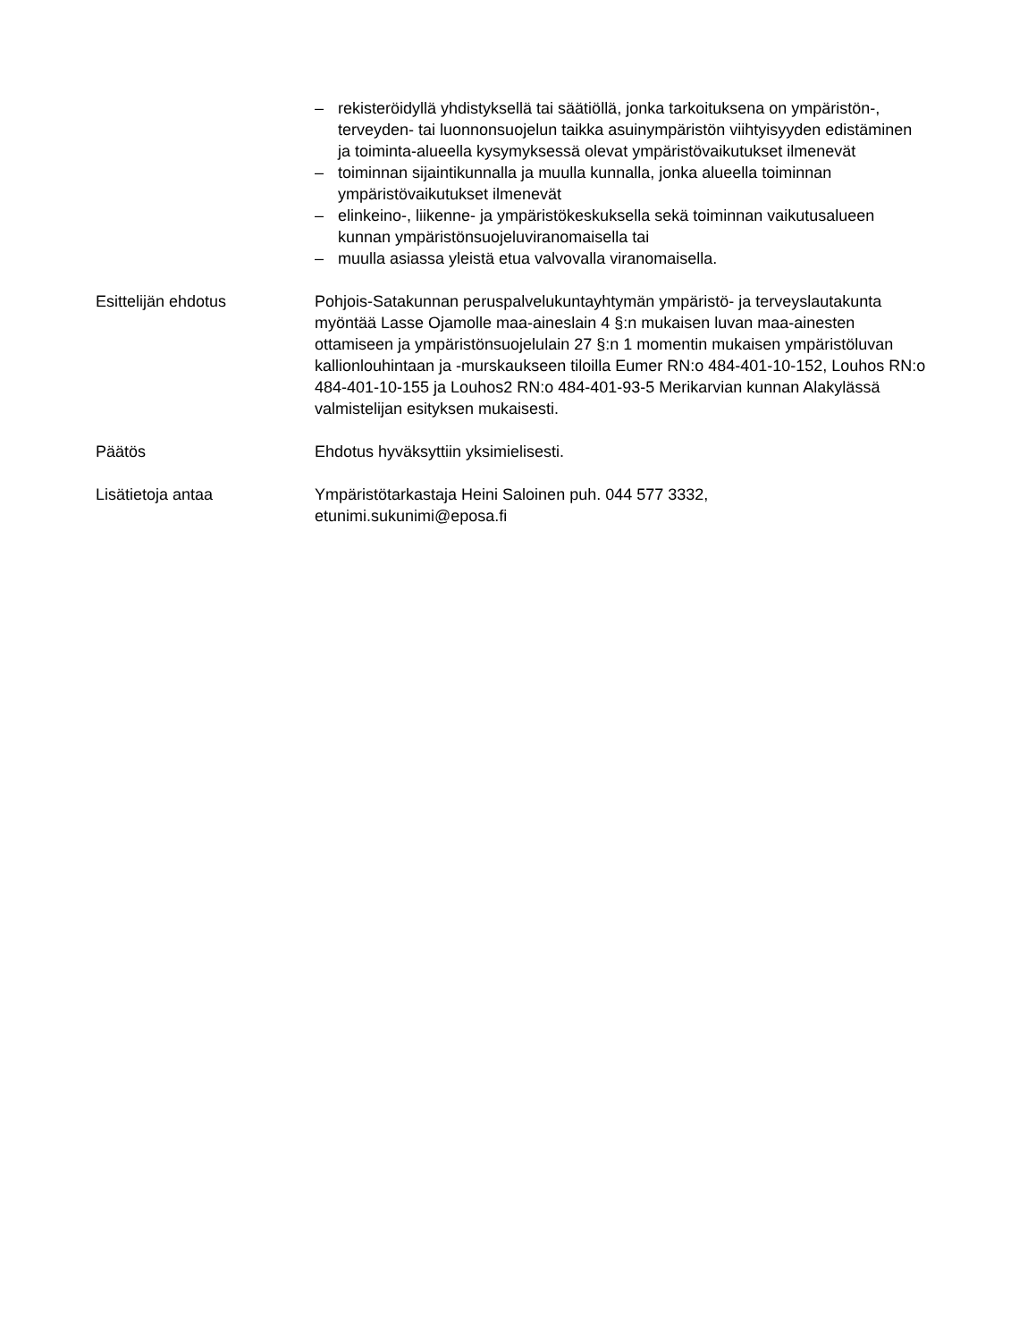– rekisteröidyllä yhdistyksellä tai säätiöllä, jonka tarkoituksena on ympäristön-, terveyden- tai luonnonsuojelun taikka asuinympäristön viihtyisyyden edistäminen ja toiminta-alueella kysymyksessä olevat ympäristövaikutukset ilmenevät
– toiminnan sijaintikunnalla ja muulla kunnalla, jonka alueella toiminnan ympäristövaikutukset ilmenevät
– elinkeino-, liikenne- ja ympäristökeskuksella sekä toiminnan vaikutusalueen kunnan ympäristönsuojeluviranomaisella tai
– muulla asiassa yleistä etua valvovalla viranomaisella.
Esittelijän ehdotus Pohjois-Satakunnan peruspalvelukuntayhtymän ympäristö- ja terveyslautakunta myöntää Lasse Ojamolle maa-aineslain 4 §:n mukaisen luvan maa-ainesten ottamiseen ja ympäristönsuojelulain 27 §:n 1 momentin mukaisen ympäristöluvan kallionlouhintaan ja -murskaukseen tiloilla Eumer RN:o 484-401-10-152, Louhos RN:o 484-401-10-155 ja Louhos2 RN:o 484-401-93-5 Merikarvian kunnan Alakylässä valmistelijan esityksen mukaisesti.
Päätös Ehdotus hyväksyttiin yksimielisesti.
Lisätietoja antaa Ympäristötarkastaja Heini Saloinen puh. 044 577 3332,
etunimi.sukunimi@eposa.fi